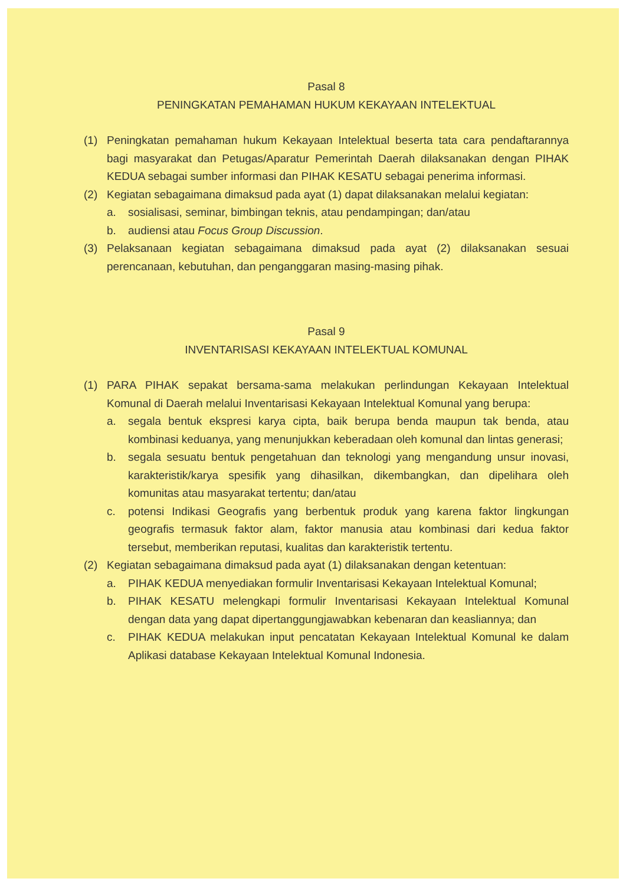Pasal 8
PENINGKATAN PEMAHAMAN HUKUM KEKAYAAN INTELEKTUAL
(1) Peningkatan pemahaman hukum Kekayaan Intelektual beserta tata cara pendaftarannya bagi masyarakat dan Petugas/Aparatur Pemerintah Daerah dilaksanakan dengan PIHAK KEDUA sebagai sumber informasi dan PIHAK KESATU sebagai penerima informasi.
(2) Kegiatan sebagaimana dimaksud pada ayat (1) dapat dilaksanakan melalui kegiatan:
a. sosialisasi, seminar, bimbingan teknis, atau pendampingan; dan/atau
b. audiensi atau Focus Group Discussion.
(3) Pelaksanaan kegiatan sebagaimana dimaksud pada ayat (2) dilaksanakan sesuai perencanaan, kebutuhan, dan penganggaran masing-masing pihak.
Pasal 9
INVENTARISASI KEKAYAAN INTELEKTUAL KOMUNAL
(1) PARA PIHAK sepakat bersama-sama melakukan perlindungan Kekayaan Intelektual Komunal di Daerah melalui Inventarisasi Kekayaan Intelektual Komunal yang berupa:
a. segala bentuk ekspresi karya cipta, baik berupa benda maupun tak benda, atau kombinasi keduanya, yang menunjukkan keberadaan oleh komunal dan lintas generasi;
b. segala sesuatu bentuk pengetahuan dan teknologi yang mengandung unsur inovasi, karakteristik/karya spesifik yang dihasilkan, dikembangkan, dan dipelihara oleh komunitas atau masyarakat tertentu; dan/atau
c. potensi Indikasi Geografis yang berbentuk produk yang karena faktor lingkungan geografis termasuk faktor alam, faktor manusia atau kombinasi dari kedua faktor tersebut, memberikan reputasi, kualitas dan karakteristik tertentu.
(2) Kegiatan sebagaimana dimaksud pada ayat (1) dilaksanakan dengan ketentuan:
a. PIHAK KEDUA menyediakan formulir Inventarisasi Kekayaan Intelektual Komunal;
b. PIHAK KESATU melengkapi formulir Inventarisasi Kekayaan Intelektual Komunal dengan data yang dapat dipertanggungjawabkan kebenaran dan keasliannya; dan
c. PIHAK KEDUA melakukan input pencatatan Kekayaan Intelektual Komunal ke dalam Aplikasi database Kekayaan Intelektual Komunal Indonesia.